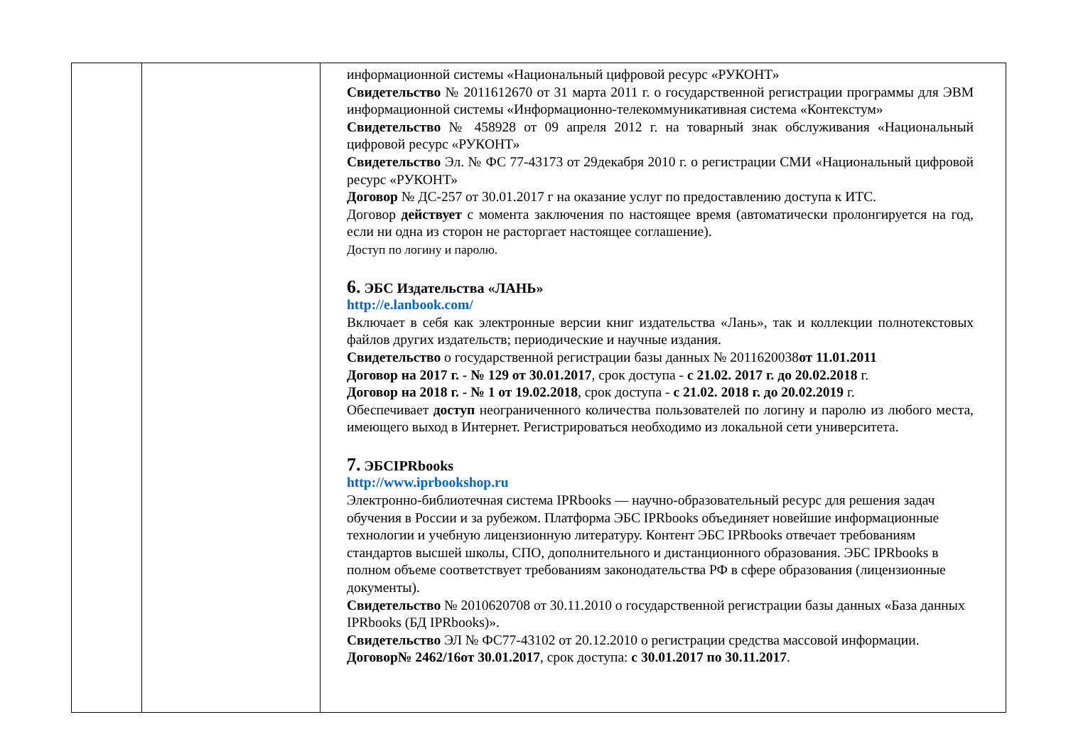| | | информационной системы «Национальный цифровой ресурс «РУКОНТ» Свидетельство № 2011612670 от 31 марта 2011 г. о государственной регистрации программы для ЭВМ информационной системы «Информационно-телекоммуникативная система «Контекстум» Свидетельство № 458928 от 09 апреля 2012 г. на товарный знак обслуживания «Национальный цифровой ресурс «РУКОНТ» Свидетельство Эл. № ФС 77-43173 от 29декабря 2010 г. о регистрации СМИ «Национальный цифровой ресурс «РУКОНТ» Договор № ДС-257 от 30.01.2017 г на оказание услуг по предоставлению доступа к ИТС. Договор действует с момента заключения по настоящее время (автоматически пролонгируется на год, если ни одна из сторон не расторгает настоящее соглашение). Доступ по логину и паролю. 6. ЭБС Издательства «ЛАНЬ» http://e.lanbook.com/ Включает в себя как электронные версии книг издательства «Лань», так и коллекции полнотекстовых файлов других издательств; периодические и научные издания. Свидетельство о государственной регистрации базы данных № 2011620038 от 11.01.2011 Договор на 2017 г. - № 129 от 30.01.2017 , срок доступа - с 21.02. 2017 г. до 20.02.2018 г. Договор на 2018 г. - № 1 от 19.02.2018 , срок доступа - с 21.02. 2018 г. до 20.02.2019 г. Обеспечивает доступ неограниченного количества пользователей по логину и паролю из любого места, имеющего выход в Интернет. Регистрироваться необходимо из локальной сети университета. 7. ЭБСIPRbooks http://www.iprbookshop.ru Электронно-библиотечная система IPRbooks — научно-образовательный ресурс для решения задач обучения в России и за рубежом. Платформа ЭБС IPRbooks объединяет новейшие информационные технологии и учебную лицензионную литературу. Контент ЭБС IPRbooks отвечает требованиям стандартов высшей школы, СПО, дополнительного и дистанционного образования. ЭБС IPRbooks в полном объеме соответствует требованиям законодательства РФ в сфере образования (лицензионные документы). Свидетельство № 2010620708 от 30.11.2010 о государственной регистрации базы данных «База данных IPRbooks (БД IPRbooks)». Свидетельство ЭЛ № ФС77-43102 от 20.12.2010 о регистрации средства массовой информации. Договор№ 2462/16от 30.01.2017 , срок доступа: с 30.01.2017 по 30.11.2017 . |